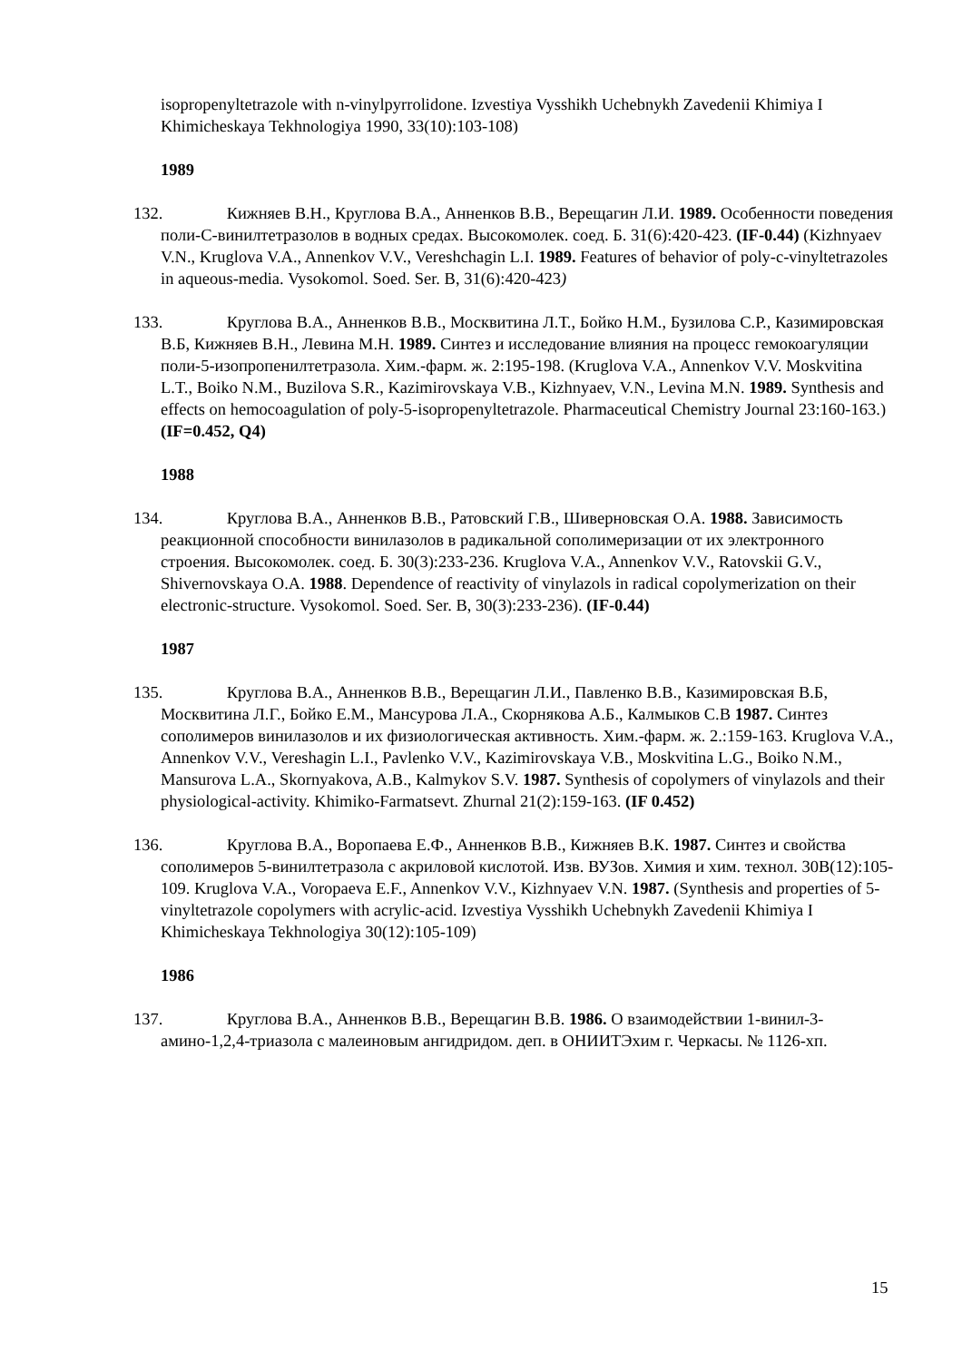isopropenyltetrazole with n-vinylpyrrolidone. Izvestiya Vysshikh Uchebnykh Zavedenii Khimiya I Khimicheskaya Tekhnologiya 1990, 33(10):103-108)
1989
132. Кижняев В.Н., Круглова В.А., Анненков В.В., Верещагин Л.И. 1989. Особенности поведения поли-С-винилтетразолов в водных средах. Высокомолек. соед. Б. 31(6):420-423. (IF-0.44) (Kizhnyaev V.N., Kruglova V.A., Annenkov V.V., Vereshchagin L.I. 1989. Features of behavior of poly-c-vinyltetrazoles in aqueous-media. Vysokomol. Soed. Ser. B, 31(6):420-423)
133. Круглова В.А., Анненков В.В., Москвитина Л.Т., Бойко Н.М., Бузилова С.Р., Казимировская В.Б, Кижняев В.Н., Левина М.Н. 1989. Синтез и исследование влияния на процесс гемокоагуляции поли-5-изопропенилтетразола. Хим.-фарм. ж. 2:195-198. (Kruglova V.A., Annenkov V.V. Moskvitina L.T., Boiko N.M., Buzilova S.R., Kazimirovskaya V.B., Kizhnyaev, V.N., Levina M.N. 1989. Synthesis and effects on hemocoagulation of poly-5-isopropenyltetrazole. Pharmaceutical Chemistry Journal 23:160-163.) (IF=0.452, Q4)
1988
134. Круглова В.А., Анненков В.В., Ратовский Г.В., Шиверновская О.А. 1988. Зависимость реакционной способности винилазолов в радикальной сополимеризации от их электронного строения. Высокомолек. соед. Б. 30(3):233-236. Kruglova V.A., Annenkov V.V., Ratovskii G.V., Shivernovskaya O.A. 1988. Dependence of reactivity of vinylazols in radical copolymerization on their electronic-structure. Vysokomol. Soed. Ser. B, 30(3):233-236). (IF-0.44)
1987
135. Круглова В.А., Анненков В.В., Верещагин Л.И., Павленко В.В., Казимировская В.Б, Москвитина Л.Г., Бойко Е.М., Мансурова Л.А., Скорнякова А.Б., Калмыков С.В 1987. Синтез сополимеров винилазолов и их физиологическая активность. Хим.-фарм. ж. 2.:159-163. Kruglova V.A., Annenkov V.V., Vereshagin L.I., Pavlenko V.V., Kazimirovskaya V.B., Moskvitina L.G., Boiko N.M., Mansurova L.A., Skornyakova, A.B., Kalmykov S.V. 1987. Synthesis of copolymers of vinylazols and their physiological-activity. Khimiko-Farmatsevt. Zhurnal 21(2):159-163. (IF 0.452)
136. Круглова В.А., Воропаева Е.Ф., Анненков В.В., Кижняев В.К. 1987. Синтез и свойства сополимеров 5-винилтетразола с акриловой кислотой. Изв. ВУЗов. Химия и хим. технол. 30В(12):105-109. Kruglova V.A., Voropaeva E.F., Annenkov V.V., Kizhnyaev V.N. 1987. (Synthesis and properties of 5-vinyltetrazole copolymers with acrylic-acid. Izvestiya Vysshikh Uchebnykh Zavedenii Khimiya I Khimicheskaya Tekhnologiya 30(12):105-109)
1986
137. Круглова В.А., Анненков В.В., Верещагин В.В. 1986. О взаимодействии 1-винил-3-амино-1,2,4-триазола с малеиновым ангидридом. деп. в ОНИИТЭхим г. Черкасы. № 1126-хп.
15